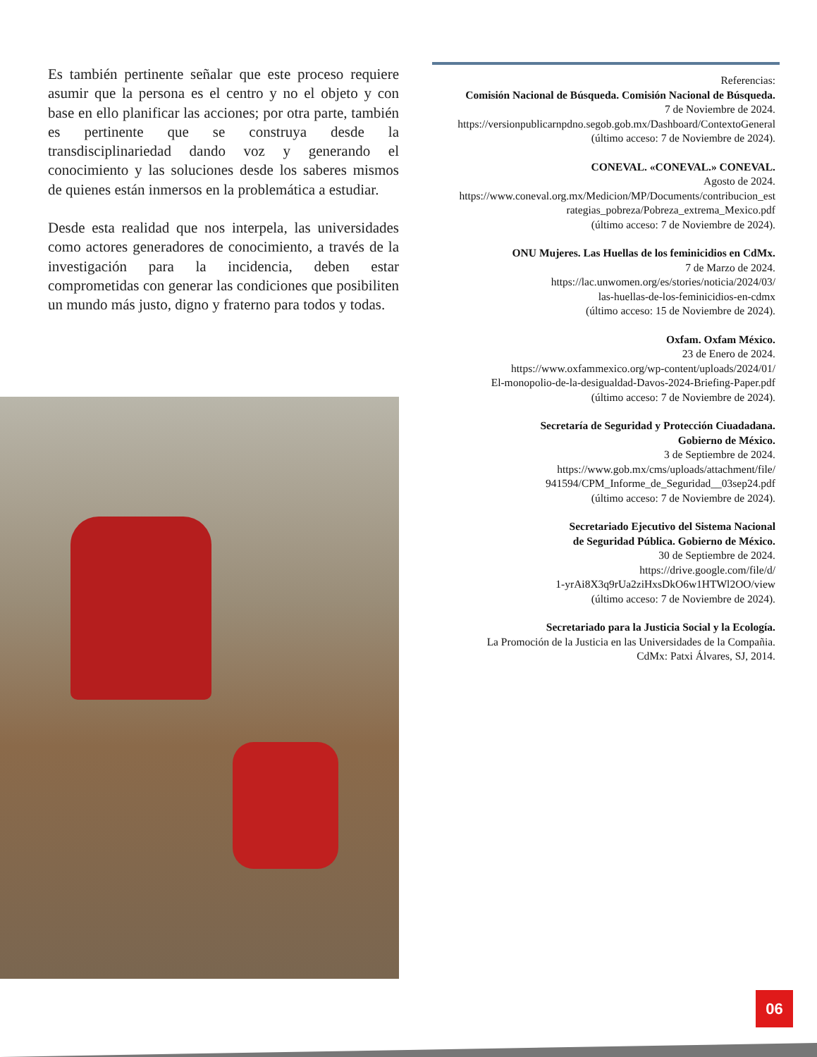Es también pertinente señalar que este proceso requiere asumir que la persona es el centro y no el objeto y con base en ello planificar las acciones; por otra parte, también es pertinente que se construya desde la transdisciplinariedad dando voz y generando el conocimiento y las soluciones desde los saberes mismos de quienes están inmersos en la problemática a estudiar.
Desde esta realidad que nos interpela, las universidades como actores generadores de conocimiento, a través de la investigación para la incidencia, deben estar comprometidas con generar las condiciones que posibiliten un mundo más justo, digno y fraterno para todos y todas.
Referencias:
Comisión Nacional de Búsqueda. Comisión Nacional de Búsqueda.
7 de Noviembre de 2024.
https://versionpublicarnpdno.segob.gob.mx/Dashboard/ContextoGeneral
(último acceso: 7 de Noviembre de 2024).
CONEVAL. «CONEVAL.» CONEVAL.
Agosto de 2024.
https://www.coneval.org.mx/Medicion/MP/Documents/contribucion_est
rategias_pobreza/Pobreza_extrema_Mexico.pdf
(último acceso: 7 de Noviembre de 2024).
ONU Mujeres. Las Huellas de los feminicidios en CdMx.
7 de Marzo de 2024.
https://lac.unwomen.org/es/stories/noticia/2024/03/
las-huellas-de-los-feminicidios-en-cdmx
(último acceso: 15 de Noviembre de 2024).
Oxfam. Oxfam México.
23 de Enero de 2024.
https://www.oxfammexico.org/wp-content/uploads/2024/01/
El-monopolio-de-la-desigualdad-Davos-2024-Briefing-Paper.pdf
(último acceso: 7 de Noviembre de 2024).
Secretaría de Seguridad y Protección Ciuadadana.
Gobierno de México.
3 de Septiembre de 2024.
https://www.gob.mx/cms/uploads/attachment/file/
941594/CPM_Informe_de_Seguridad__03sep24.pdf
(último acceso: 7 de Noviembre de 2024).
Secretariado Ejecutivo del Sistema Nacional
de Seguridad Pública. Gobierno de México.
30 de Septiembre de 2024.
https://drive.google.com/file/d/
1-yrAi8X3q9rUa2ziHxsDkO6w1HTWl2OO/view
(último acceso: 7 de Noviembre de 2024).
Secretariado para la Justicia Social y la Ecología.
La Promoción de la Justicia en las Universidades de la Compañia.
CdMx: Patxi Álvares, SJ, 2014.
06